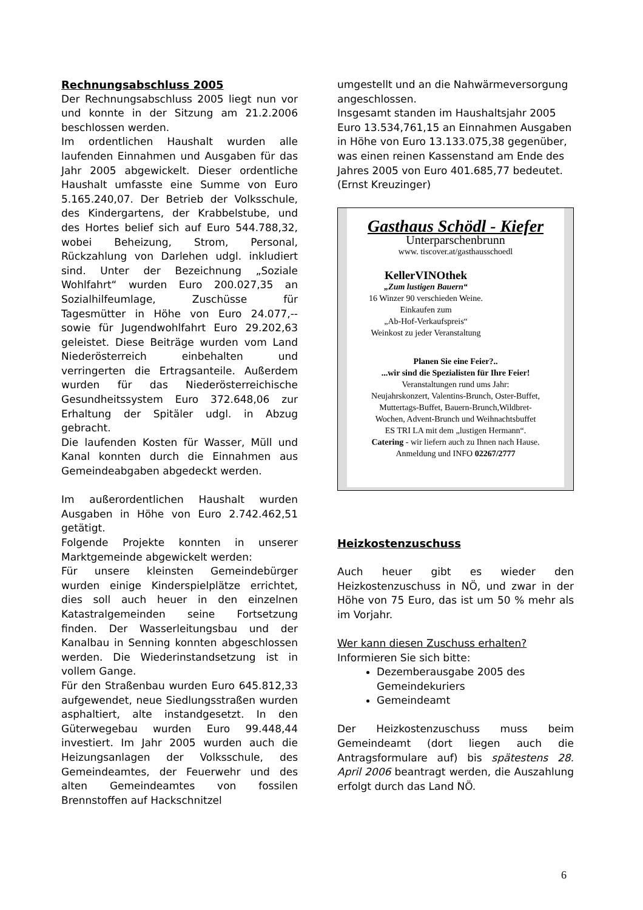Rechnungsabschluss 2005
Der Rechnungsabschluss 2005 liegt nun vor und konnte in der Sitzung am 21.2.2006 beschlossen werden.
Im ordentlichen Haushalt wurden alle laufenden Einnahmen und Ausgaben für das Jahr 2005 abgewickelt. Dieser ordentliche Haushalt umfasste eine Summe von Euro 5.165.240,07. Der Betrieb der Volksschule, des Kindergartens, der Krabbelstube, und des Hortes belief sich auf Euro 544.788,32, wobei Beheizung, Strom, Personal, Rückzahlung von Darlehen udgl. inkludiert sind. Unter der Bezeichnung „Soziale Wohlfahrt“ wurden Euro 200.027,35 an Sozialhilfeumlage, Zuschüsse für Tagesmütter in Höhe von Euro 24.077,-- sowie für Jugendwohlfahrt Euro 29.202,63 geleistet. Diese Beiträge wurden vom Land Niederösterreich einbehalten und verringerten die Ertragsanteile. Außerdem wurden für das Niederösterreichische Gesundheitssystem Euro 372.648,06 zur Erhaltung der Spitäler udgl. in Abzug gebracht.
Die laufenden Kosten für Wasser, Müll und Kanal konnten durch die Einnahmen aus Gemeindeabgaben abgedeckt werden.
Im außerordentlichen Haushalt wurden Ausgaben in Höhe von Euro 2.742.462,51 getätigt.
Folgende Projekte konnten in unserer Marktgemeinde abgewickelt werden:
Für unsere kleinsten Gemeindebürger wurden einige Kinderspielplätze errichtet, dies soll auch heuer in den einzelnen Katastralgemeinden seine Fortsetzung finden. Der Wasserleitungsbau und der Kanalbau in Senning konnten abgeschlossen werden. Die Wiederinstandsetzung ist in vollem Gange.
Für den Straßenbau wurden Euro 645.812,33 aufgewendet, neue Siedlungsstraßen wurden asphaltiert, alte instandgesetzt. In den Güterwegebau wurden Euro 99.448,44 investiert. Im Jahr 2005 wurden auch die Heizungsanlagen der Volksschule, des Gemeindeamtes, der Feuerwehr und des alten Gemeindeamtes von fossilen Brennstoffen auf Hackschnitzel
umgestellt und an die Nahwärmeversorgung angeschlossen.
Insgesamt standen im Haushaltsjahr 2005 Euro 13.534,761,15 an Einnahmen Ausgaben in Höhe von Euro 13.133.075,38 gegenüber, was einen reinen Kassenstand am Ende des Jahres 2005 von Euro 401.685,77 bedeutet.
(Ernst Kreuzinger)
Gasthaus Schödl - Kiefer
Unterparschenbrunn
www. tiscover.at/gasthausschoedl
KellerVINOthek
„Zum lustigen Bauern“
16 Winzer 90 verschieden Weine.
Einkaufen zum
„Ab-Hof-Verkaufspreis“
Weinkost zu jeder Veranstaltung
Planen Sie eine Feier?..
...wir sind die Spezialisten für Ihre Feier!
Veranstaltungen rund ums Jahr:
Neujahrskonzert, Valentins-Brunch, Oster-Buffet,
Muttertags-Buffet, Bauern-Brunch,Wildbret-
Wochen, Advent-Brunch und Weihnachtsbuffet
ES TRI LA mit dem „lustigen Hermann“.
Catering - wir liefern auch zu Ihnen nach Hause.
Anmeldung und INFO 02267/2777
Heizkostenzuschuss
Auch heuer gibt es wieder den Heizkostenzuschuss in NÖ, und zwar in der Höhe von 75 Euro, das ist um 50 % mehr als im Vorjahr.
Wer kann diesen Zuschuss erhalten?
Informieren Sie sich bitte:
Dezemberausgabe 2005 des Gemeindekuriers
Gemeindeamt
Der Heizkostenzuschuss muss beim Gemeindeamt (dort liegen auch die Antragsformulare auf) bis spätestens 28. April 2006 beantragt werden, die Auszahlung erfolgt durch das Land NÖ.
6